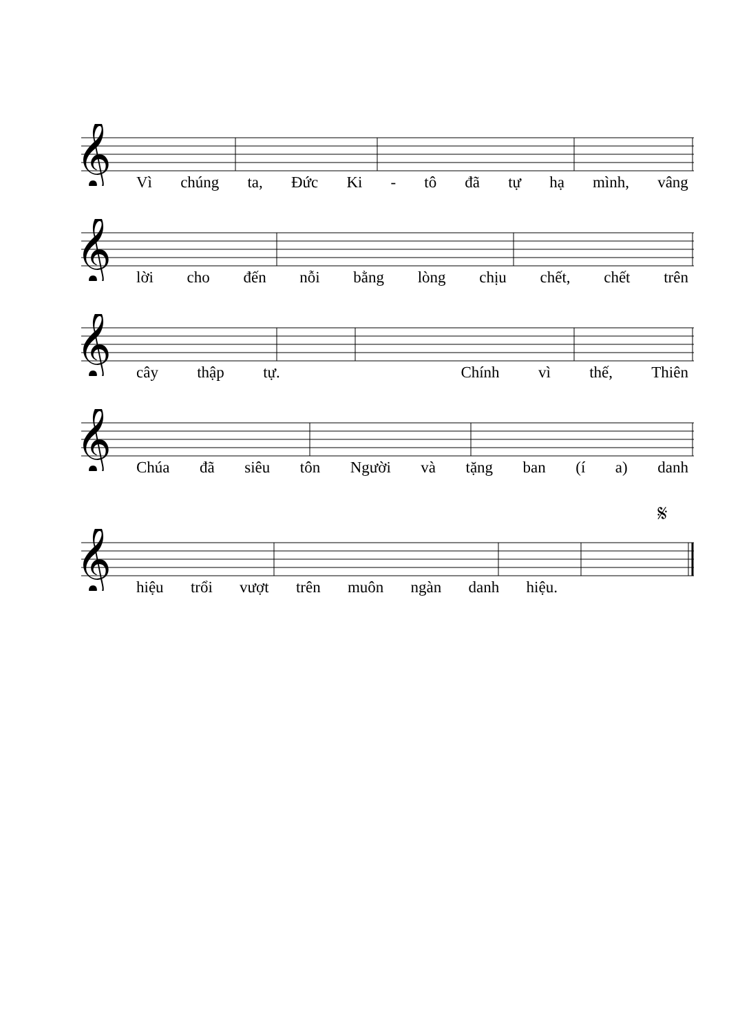𝄞
Vì chúng ta, Đức Ki - tô đã tự hạ mình, vâng
𝄞
lời cho đến nỗi bằng lòng chịu chết, chết trên
𝄞
cây thập tự. Chính vì thế, Thiên
𝄞
Chúa đã siêu tôn Người và tặng ban (í a) danh
𝄋
𝄞
hiệu trổi vượt trên muôn ngàn danh hiệu.